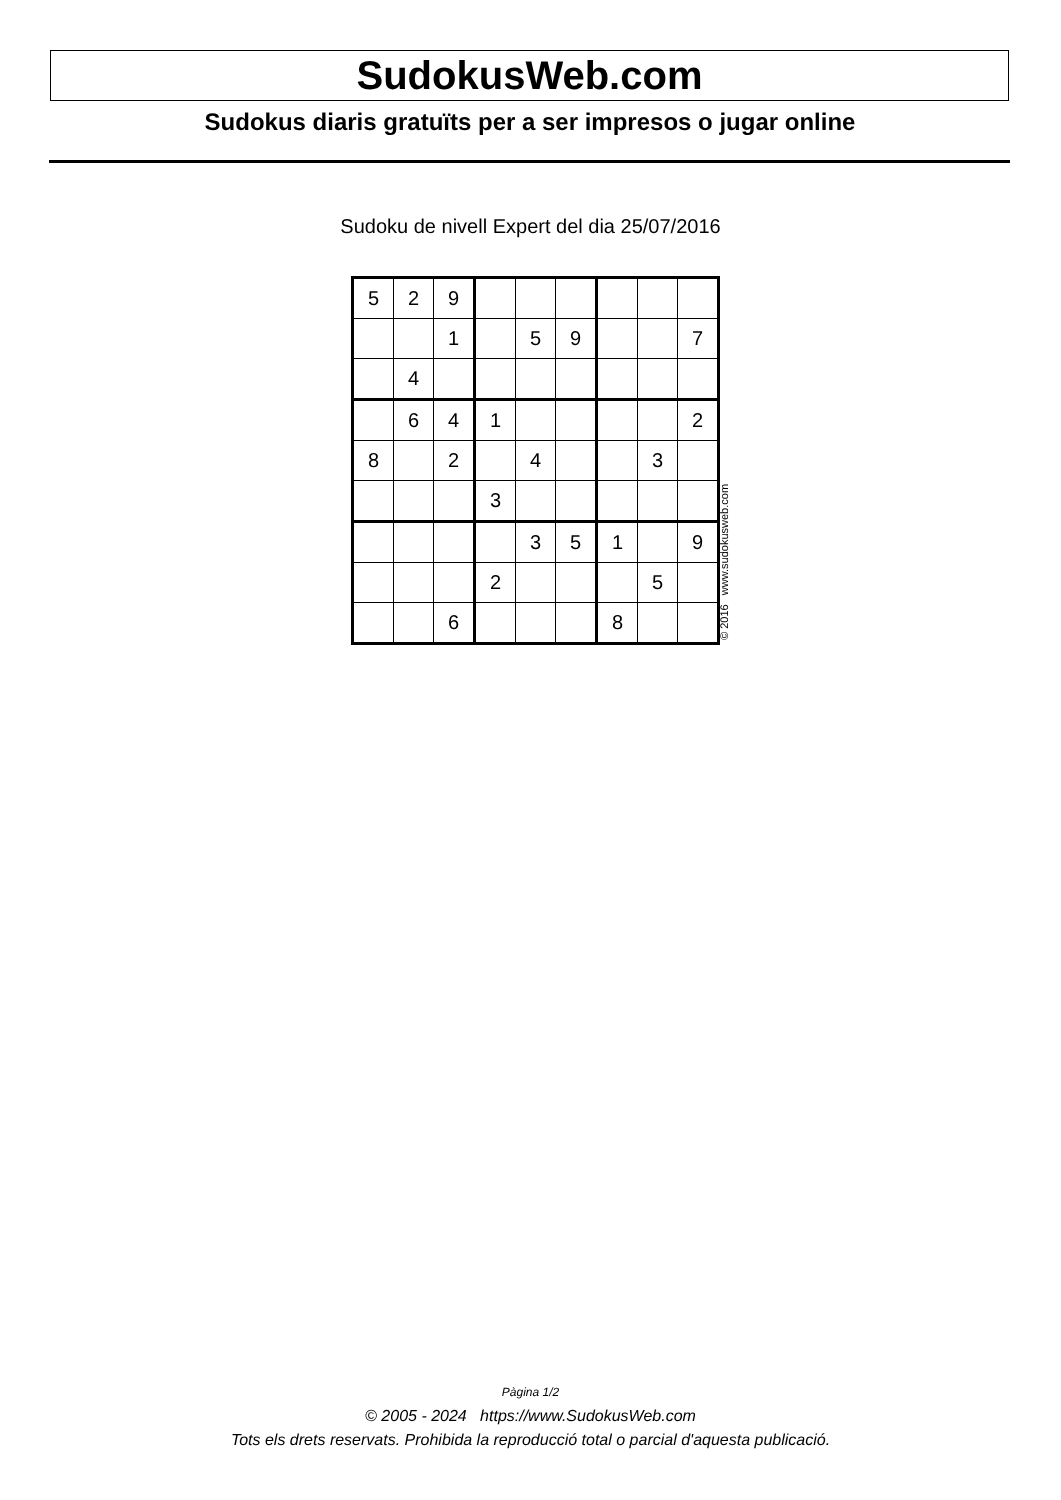SudokusWeb.com
Sudokus diaris gratuïts per a ser impresos o jugar online
Sudoku de nivell Expert del dia 25/07/2016
| 5 | 2 | 9 | | | | | | |
| | | 1 | | 5 | 9 | | | 7 |
| | 4 | | | | | | | |
| | 6 | 4 | 1 | | | | | 2 |
| 8 | | 2 | | 4 | | | 3 | |
| | | | 3 | | | | | |
| | | | | 3 | 5 | 1 | | 9 |
| | | | 2 | | | | 5 | |
| | | 6 | | | | 8 | | |
© 2016 www.sudokusweb.com
Pàgina 1/2
© 2005 - 2024 https://www.SudokusWeb.com
Tots els drets reservats. Prohibida la reproducció total o parcial d'aquesta publicació.